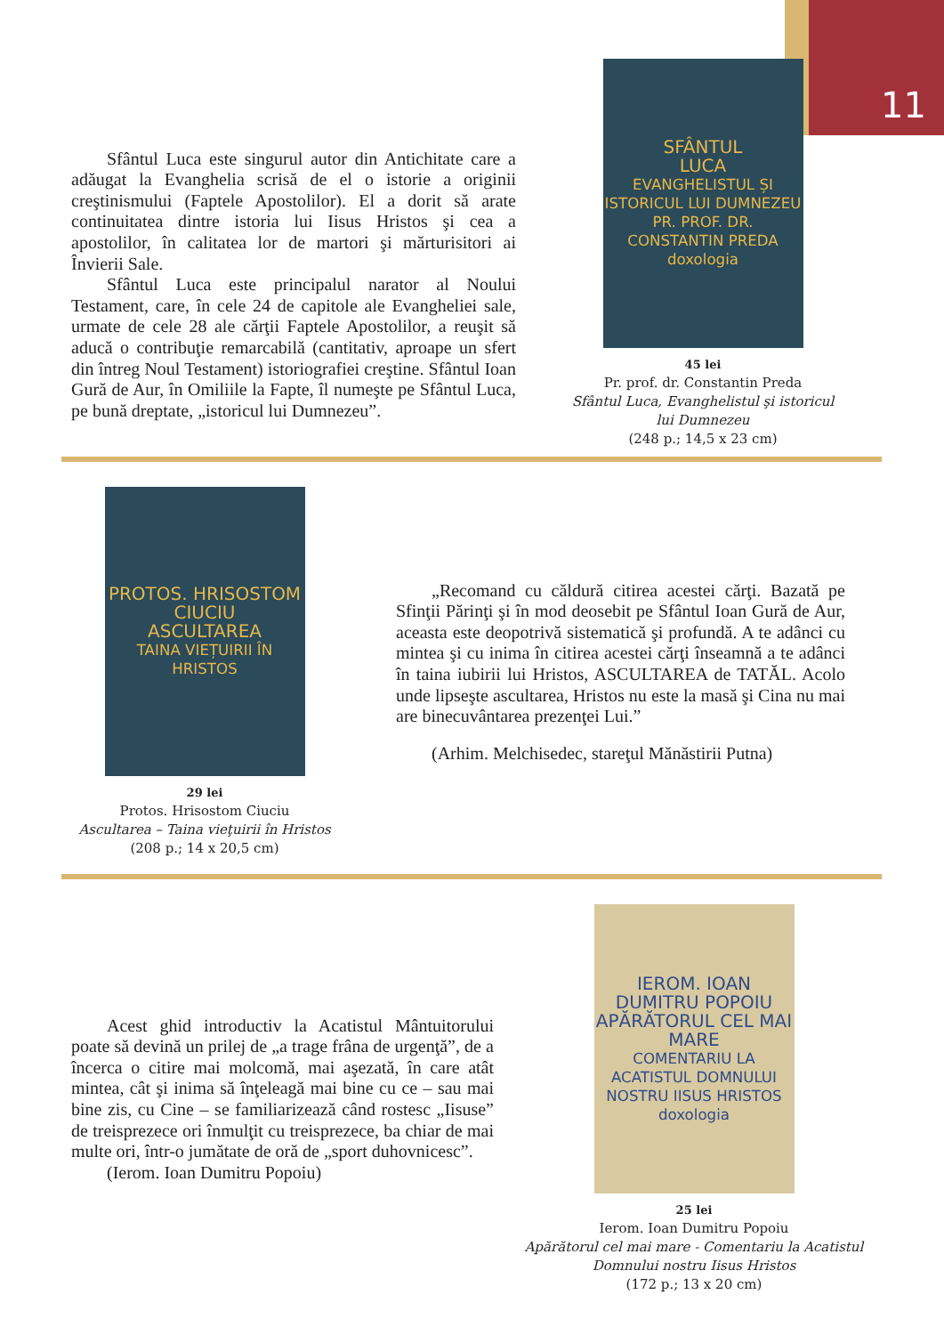11
Sfântul Luca este singurul autor din Antichitate care a adăugat la Evanghelia scrisă de el o istorie a originii creştinismului (Faptele Apostolilor). El a dorit să arate continuitatea dintre istoria lui Iisus Hristos şi cea a apostolilor, în calitatea lor de martori şi mărturisitori ai Învierii Sale.
Sfântul Luca este principalul narator al Noului Testament, care, în cele 24 de capitole ale Evangheliei sale, urmate de cele 28 ale cărţii Faptele Apostolilor, a reuşit să aducă o contribuţie remarcabilă (cantitativ, aproape un sfert din întreg Noul Testament) istoriografiei creştine. Sfântul Ioan Gură de Aur, în Omiliile la Fapte, îl numeşte pe Sfântul Luca, pe bună dreptate, „istoricul lui Dumnezeu”.
SFÂNTUL
LUCA
EVANGHELISTUL ȘI ISTORICUL LUI DUMNEZEU
PR. PROF. DR. CONSTANTIN PREDA
doxologia
45 lei
Pr. prof. dr. Constantin Preda
Sfântul Luca, Evanghelistul şi istoricul lui Dumnezeu
(248 p.; 14,5 x 23 cm)
PROTOS. HRISOSTOM CIUCIU
ASCULTAREA
TAINA VIEȚUIRII ÎN HRISTOS
29 lei
Protos. Hrisostom Ciuciu
Ascultarea – Taina vieţuirii în Hristos
(208 p.; 14 x 20,5 cm)
„Recomand cu căldură citirea acestei cărţi. Bazată pe Sfinţii Părinţi şi în mod deosebit pe Sfântul Ioan Gură de Aur, aceasta este deopotrivă sistematică şi profundă. A te adânci cu mintea şi cu inima în citirea acestei cărţi înseamnă a te adânci în taina iubirii lui Hristos, ASCULTAREA de TATĂL. Acolo unde lipseşte ascultarea, Hristos nu este la masă şi Cina nu mai are binecuvântarea prezenţei Lui.”
(Arhim. Melchisedec, stareţul Mănăstirii Putna)
Acest ghid introductiv la Acatistul Mântuitorului poate să devină un prilej de „a trage frâna de urgenţă”, de a încerca o citire mai molcomă, mai aşezată, în care atât mintea, cât şi inima să înţeleagă mai bine cu ce – sau mai bine zis, cu Cine – se familiarizează când rostesc „Iisuse” de treisprezece ori înmulţit cu treisprezece, ba chiar de mai multe ori, într-o jumătate de oră de „sport duhovnicesc”.
(Ierom. Ioan Dumitru Popoiu)
IEROM. IOAN DUMITRU POPOIU
APĂRĂTORUL CEL MAI MARE
COMENTARIU LA ACATISTUL DOMNULUI NOSTRU IISUS HRISTOS
doxologia
25 lei
Ierom. Ioan Dumitru Popoiu
Apărătorul cel mai mare - Comentariu la Acatistul Domnului nostru Iisus Hristos
(172 p.; 13 x 20 cm)